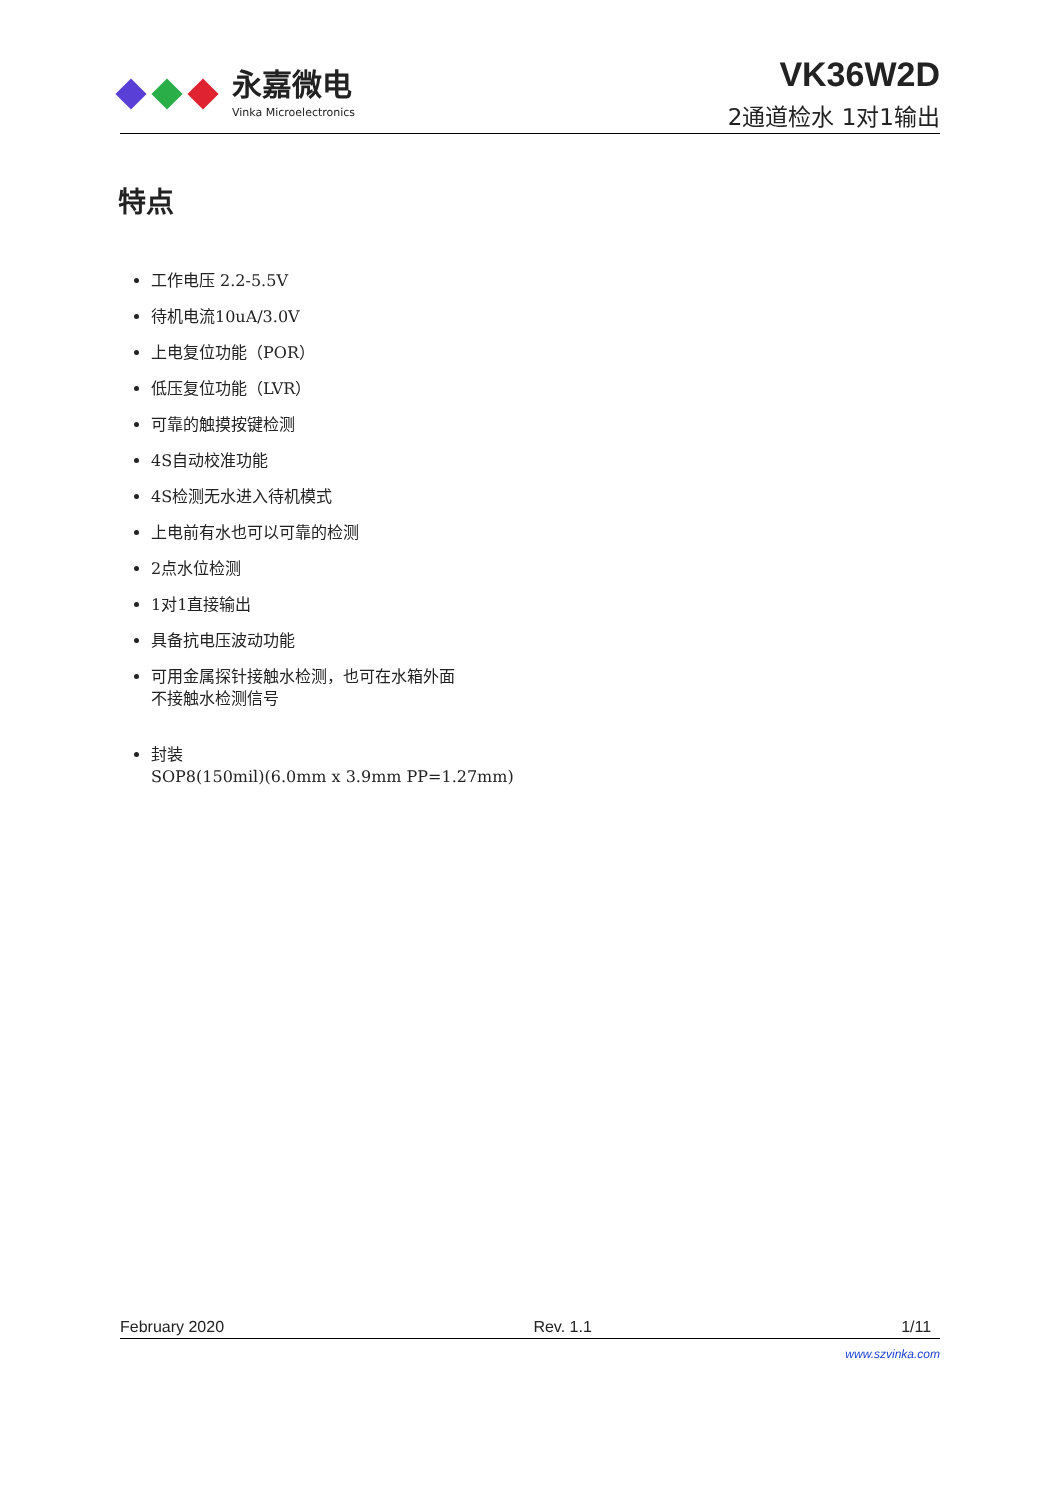永嘉微电
Vinka Microelectronics
VK36W2D
2通道检水 1对1输出
特点
工作电压 2.2-5.5V
待机电流10uA/3.0V
上电复位功能（POR）
低压复位功能（LVR）
可靠的触摸按键检测
4S自动校准功能
4S检测无水进入待机模式
上电前有水也可以可靠的检测
2点水位检测
1对1直接输出
具备抗电压波动功能
可用金属探针接触水检测，也可在水箱外面
不接触水检测信号
封装
SOP8(150mil)(6.0mm x 3.9mm PP=1.27mm)
February 2020 Rev. 1.1 1/11
www.szvinka.com